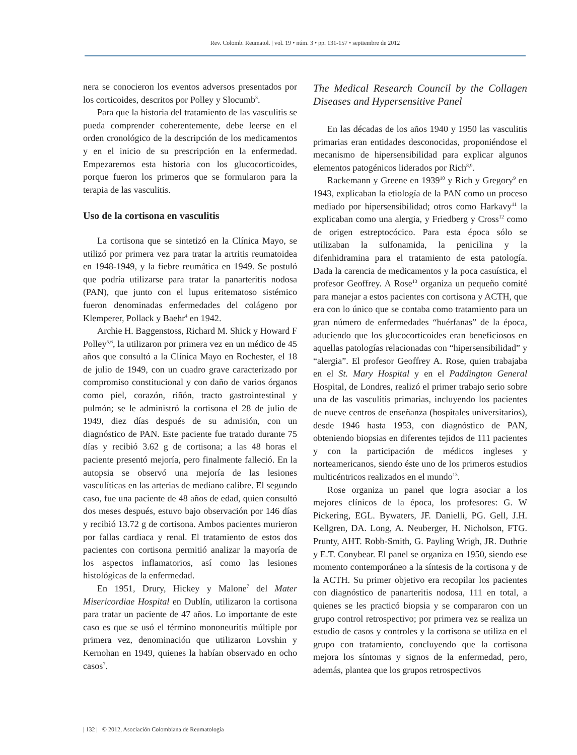Rev. Colomb. Reumatol. | vol. 19 • núm. 3 • pp. 131-157 • septiembre de 2012
nera se conocieron los eventos adversos presentados por los corticoides, descritos por Polley y Slocumb<sup>3</sup>.
Para que la historia del tratamiento de las vasculitis se pueda comprender coherentemente, debe leerse en el orden cronológico de la descripción de los medicamentos y en el inicio de su prescripción en la enfermedad. Empezaremos esta historia con los glucocorticoides, porque fueron los primeros que se formularon para la terapia de las vasculitis.
Uso de la cortisona en vasculitis
La cortisona que se sintetizó en la Clínica Mayo, se utilizó por primera vez para tratar la artritis reumatoidea en 1948-1949, y la fiebre reumática en 1949. Se postuló que podría utilizarse para tratar la panarteritis nodosa (PAN), que junto con el lupus eritematoso sistémico fueron denominadas enfermedades del colágeno por Klemperer, Pollack y Baehr<sup>4</sup> en 1942.
Archie H. Baggenstoss, Richard M. Shick y Howard F Polley<sup>5,6</sup>, la utilizaron por primera vez en un médico de 45 años que consultó a la Clínica Mayo en Rochester, el 18 de julio de 1949, con un cuadro grave caracterizado por compromiso constitucional y con daño de varios órganos como piel, corazón, riñón, tracto gastrointestinal y pulmón; se le administró la cortisona el 28 de julio de 1949, diez días después de su admisión, con un diagnóstico de PAN. Este paciente fue tratado durante 75 días y recibió 3.62 g de cortisona; a las 48 horas el paciente presentó mejoría, pero finalmente falleció. En la autopsia se observó una mejoría de las lesiones vasculíticas en las arterias de mediano calibre. El segundo caso, fue una paciente de 48 años de edad, quien consultó dos meses después, estuvo bajo observación por 146 días y recibió 13.72 g de cortisona. Ambos pacientes murieron por fallas cardiaca y renal. El tratamiento de estos dos pacientes con cortisona permitió analizar la mayoría de los aspectos inflamatorios, así como las lesiones histológicas de la enfermedad.
En 1951, Drury, Hickey y Malone<sup>7</sup> del Mater Misericordiae Hospital en Dublín, utilizaron la cortisona para tratar un paciente de 47 años. Lo importante de este caso es que se usó el término mononeuritis múltiple por primera vez, denominación que utilizaron Lovshin y Kernohan en 1949, quienes la habían observado en ocho casos<sup>7</sup>.
The Medical Research Council by the Collagen Diseases and Hypersensitive Panel
En las décadas de los años 1940 y 1950 las vasculitis primarias eran entidades desconocidas, proponiéndose el mecanismo de hipersensibilidad para explicar algunos elementos patogénicos liderados por Rich<sup>8,9</sup>.
Rackemann y Greene en 1939<sup>10</sup> y Rich y Gregory<sup>9</sup> en 1943, explicaban la etiología de la PAN como un proceso mediado por hipersensibilidad; otros como Harkavy<sup>11</sup> la explicaban como una alergia, y Friedberg y Cross<sup>12</sup> como de origen estreptocócico. Para esta época sólo se utilizaban la sulfonamida, la penicilina y la difenhidramina para el tratamiento de esta patología. Dada la carencia de medicamentos y la poca casuística, el profesor Geoffrey. A Rose<sup>13</sup> organiza un pequeño comité para manejar a estos pacientes con cortisona y ACTH, que era con lo único que se contaba como tratamiento para un gran número de enfermedades “huérfanas” de la época, aduciendo que los glucocorticoides eran beneficiosos en aquellas patologías relacionadas con “hipersensibilidad” y “alergia”. El profesor Geoffrey A. Rose, quien trabajaba en el St. Mary Hospital y en el Paddington General Hospital, de Londres, realizó el primer trabajo serio sobre una de las vasculitis primarias, incluyendo los pacientes de nueve centros de enseñanza (hospitales universitarios), desde 1946 hasta 1953, con diagnóstico de PAN, obteniendo biopsias en diferentes tejidos de 111 pacientes y con la participación de médicos ingleses y norteamericanos, siendo éste uno de los primeros estudios multicéntricos realizados en el mundo<sup>13</sup>.
Rose organiza un panel que logra asociar a los mejores clínicos de la época, los profesores: G. W Pickering, EGL. Bywaters, JF. Danielli, PG. Gell, J.H. Kellgren, DA. Long, A. Neuberger, H. Nicholson, FTG. Prunty, AHT. Robb-Smith, G. Payling Wrigh, JR. Duthrie y E.T. Conybear. El panel se organiza en 1950, siendo ese momento contemporáneo a la síntesis de la cortisona y de la ACTH. Su primer objetivo era recopilar los pacientes con diagnóstico de panarteritis nodosa, 111 en total, a quienes se les practicó biopsia y se compararon con un grupo control retrospectivo; por primera vez se realiza un estudio de casos y controles y la cortisona se utiliza en el grupo con tratamiento, concluyendo que la cortisona mejora los síntomas y signos de la enfermedad, pero, además, plantea que los grupos retrospectivos
| 132 | © 2012, Asociación Colombiana de Reumatología